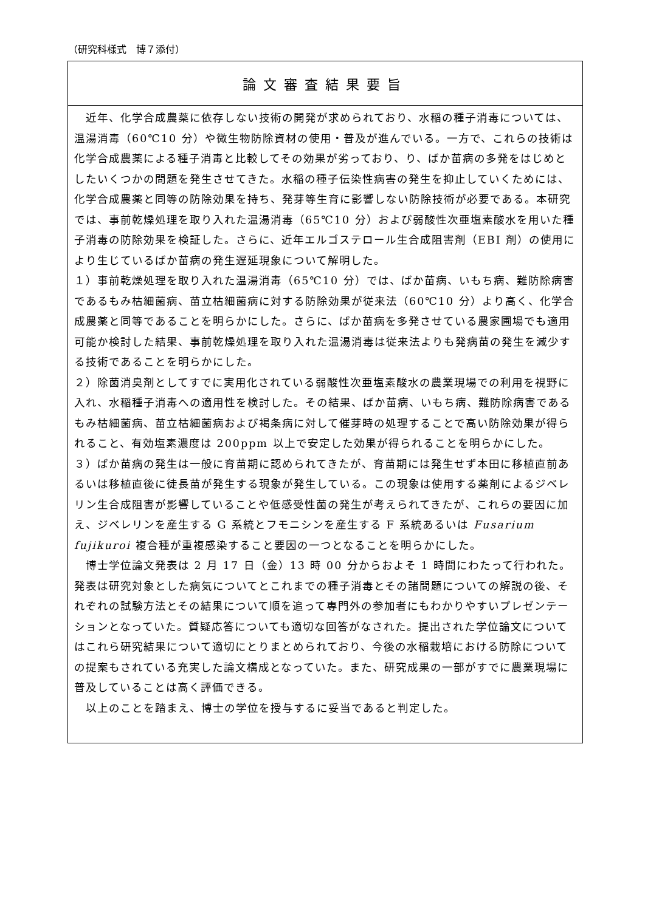（研究科様式　博７添付）
論文審査結果要旨
　近年、化学合成農薬に依存しない技術の開発が求められており、水稲の種子消毒については、温湯消毒（60℃10 分）や微生物防除資材の使用・普及が進んでいる。一方で、これらの技術は化学合成農薬による種子消毒と比較してその効果が劣っており、り、ばか苗病の多発をはじめとしたいくつかの問題を発生させてきた。水稲の種子伝染性病害の発生を抑止していくためには、化学合成農薬と同等の防除効果を持ち、発芽等生育に影響しない防除技術が必要である。本研究では、事前乾燥処理を取り入れた温湯消毒（65℃10 分）および弱酸性次亜塩素酸水を用いた種子消毒の防除効果を検証した。さらに、近年エルゴステロール生合成阻害剤（EBI 剤）の使用により生じているばか苗病の発生遅延現象について解明した。
１）事前乾燥処理を取り入れた温湯消毒（65℃10 分）では、ばか苗病、いもち病、難防除病害であるもみ枯細菌病、苗立枯細菌病に対する防除効果が従来法（60℃10 分）より高く、化学合成農薬と同等であることを明らかにした。さらに、ばか苗病を多発させている農家圃場でも適用可能か検討した結果、事前乾燥処理を取り入れた温湯消毒は従来法よりも発病苗の発生を減少する技術であることを明らかにした。
２）除菌消臭剤としてすでに実用化されている弱酸性次亜塩素酸水の農業現場での利用を視野に入れ、水稲種子消毒への適用性を検討した。その結果、ばか苗病、いもち病、難防除病害であるもみ枯細菌病、苗立枯細菌病および褐条病に対して催芽時の処理することで高い防除効果が得られること、有効塩素濃度は 200ppm 以上で安定した効果が得られることを明らかにした。
３）ばか苗病の発生は一般に育苗期に認められてきたが、育苗期には発生せず本田に移植直前あるいは移植直後に徒長苗が発生する現象が発生している。この現象は使用する薬剤によるジベレリン生合成阻害が影響していることや低感受性菌の発生が考えられてきたが、これらの要因に加え、ジベレリンを産生する G 系統とフモニシンを産生する F 系統あるいは Fusarium fujikuroi 複合種が重複感染すること要因の一つとなることを明らかにした。
　博士学位論文発表は 2 月 17 日（金）13 時 00 分からおよそ 1 時間にわたって行われた。発表は研究対象とした病気についてとこれまでの種子消毒とその諸問題についての解説の後、それぞれの試験方法とその結果について順を追って専門外の参加者にもわかりやすいプレゼンテーションとなっていた。質疑応答についても適切な回答がなされた。提出された学位論文についてはこれら研究結果について適切にとりまとめられており、今後の水稲栽培における防除についての提案もされている充実した論文構成となっていた。また、研究成果の一部がすでに農業現場に普及していることは高く評価できる。
　以上のことを踏まえ、博士の学位を授与するに妥当であると判定した。